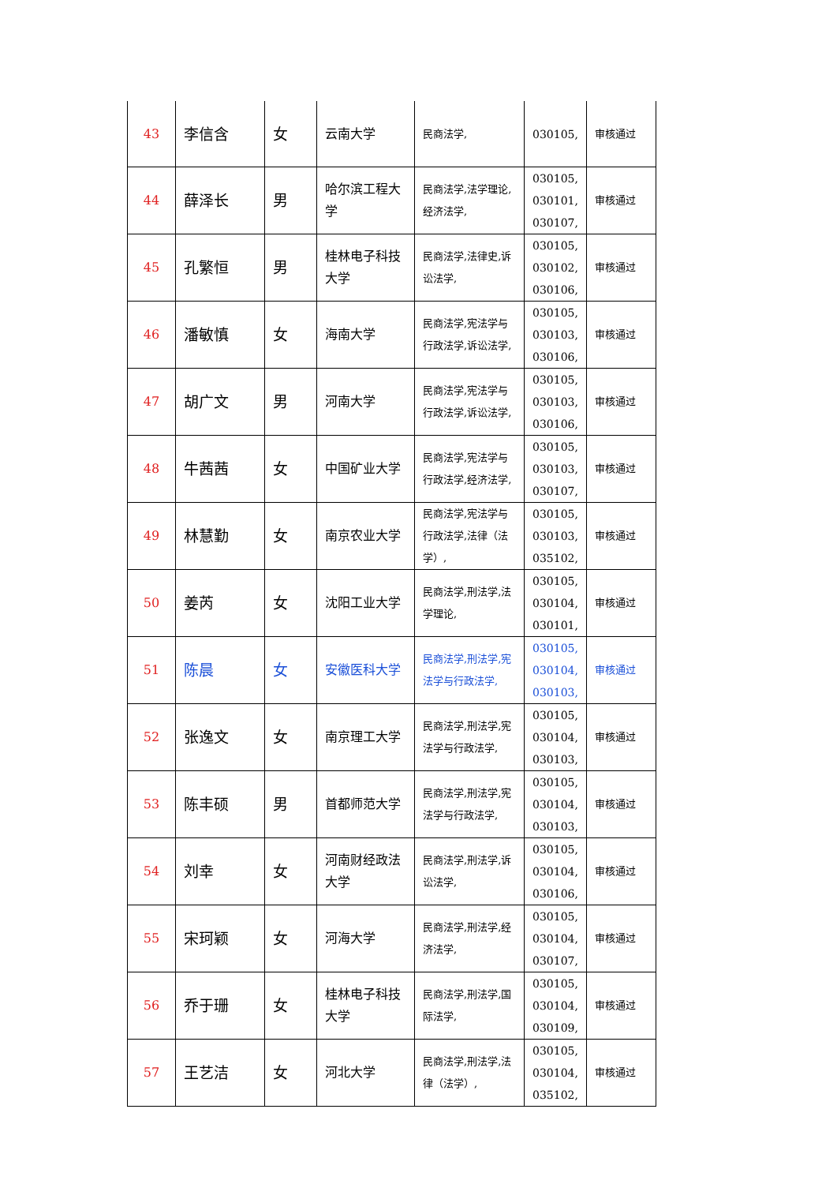| 43 | 李信含 | 女 | 云南大学 | 民商法学, | 030105, | 审核通过 |
| 44 | 薛泽长 | 男 | 哈尔滨工程大学 | 民商法学,法学理论,经济法学, | 030105, 030101, 030107, | 审核通过 |
| 45 | 孔繁恒 | 男 | 桂林电子科技大学 | 民商法学,法律史,诉讼法学, | 030105, 030102, 030106, | 审核通过 |
| 46 | 潘敏慎 | 女 | 海南大学 | 民商法学,宪法学与行政法学,诉讼法学, | 030105, 030103, 030106, | 审核通过 |
| 47 | 胡广文 | 男 | 河南大学 | 民商法学,宪法学与行政法学,诉讼法学, | 030105, 030103, 030106, | 审核通过 |
| 48 | 牛茜茜 | 女 | 中国矿业大学 | 民商法学,宪法学与行政法学,经济法学, | 030105, 030103, 030107, | 审核通过 |
| 49 | 林慧勤 | 女 | 南京农业大学 | 民商法学,宪法学与行政法学,法律（法学）, | 030105, 030103, 035102, | 审核通过 |
| 50 | 姜芮 | 女 | 沈阳工业大学 | 民商法学,刑法学,法学理论, | 030105, 030104, 030101, | 审核通过 |
| 51 | 陈晨 | 女 | 安徽医科大学 | 民商法学,刑法学,宪法学与行政法学, | 030105, 030104, 030103, | 审核通过 |
| 52 | 张逸文 | 女 | 南京理工大学 | 民商法学,刑法学,宪法学与行政法学, | 030105, 030104, 030103, | 审核通过 |
| 53 | 陈丰硕 | 男 | 首都师范大学 | 民商法学,刑法学,宪法学与行政法学, | 030105, 030104, 030103, | 审核通过 |
| 54 | 刘幸 | 女 | 河南财经政法大学 | 民商法学,刑法学,诉讼法学, | 030105, 030104, 030106, | 审核通过 |
| 55 | 宋珂颖 | 女 | 河海大学 | 民商法学,刑法学,经济法学, | 030105, 030104, 030107, | 审核通过 |
| 56 | 乔于珊 | 女 | 桂林电子科技大学 | 民商法学,刑法学,国际法学, | 030105, 030104, 030109, | 审核通过 |
| 57 | 王艺洁 | 女 | 河北大学 | 民商法学,刑法学,法律（法学）, | 030105, 030104, 035102, | 审核通过 |